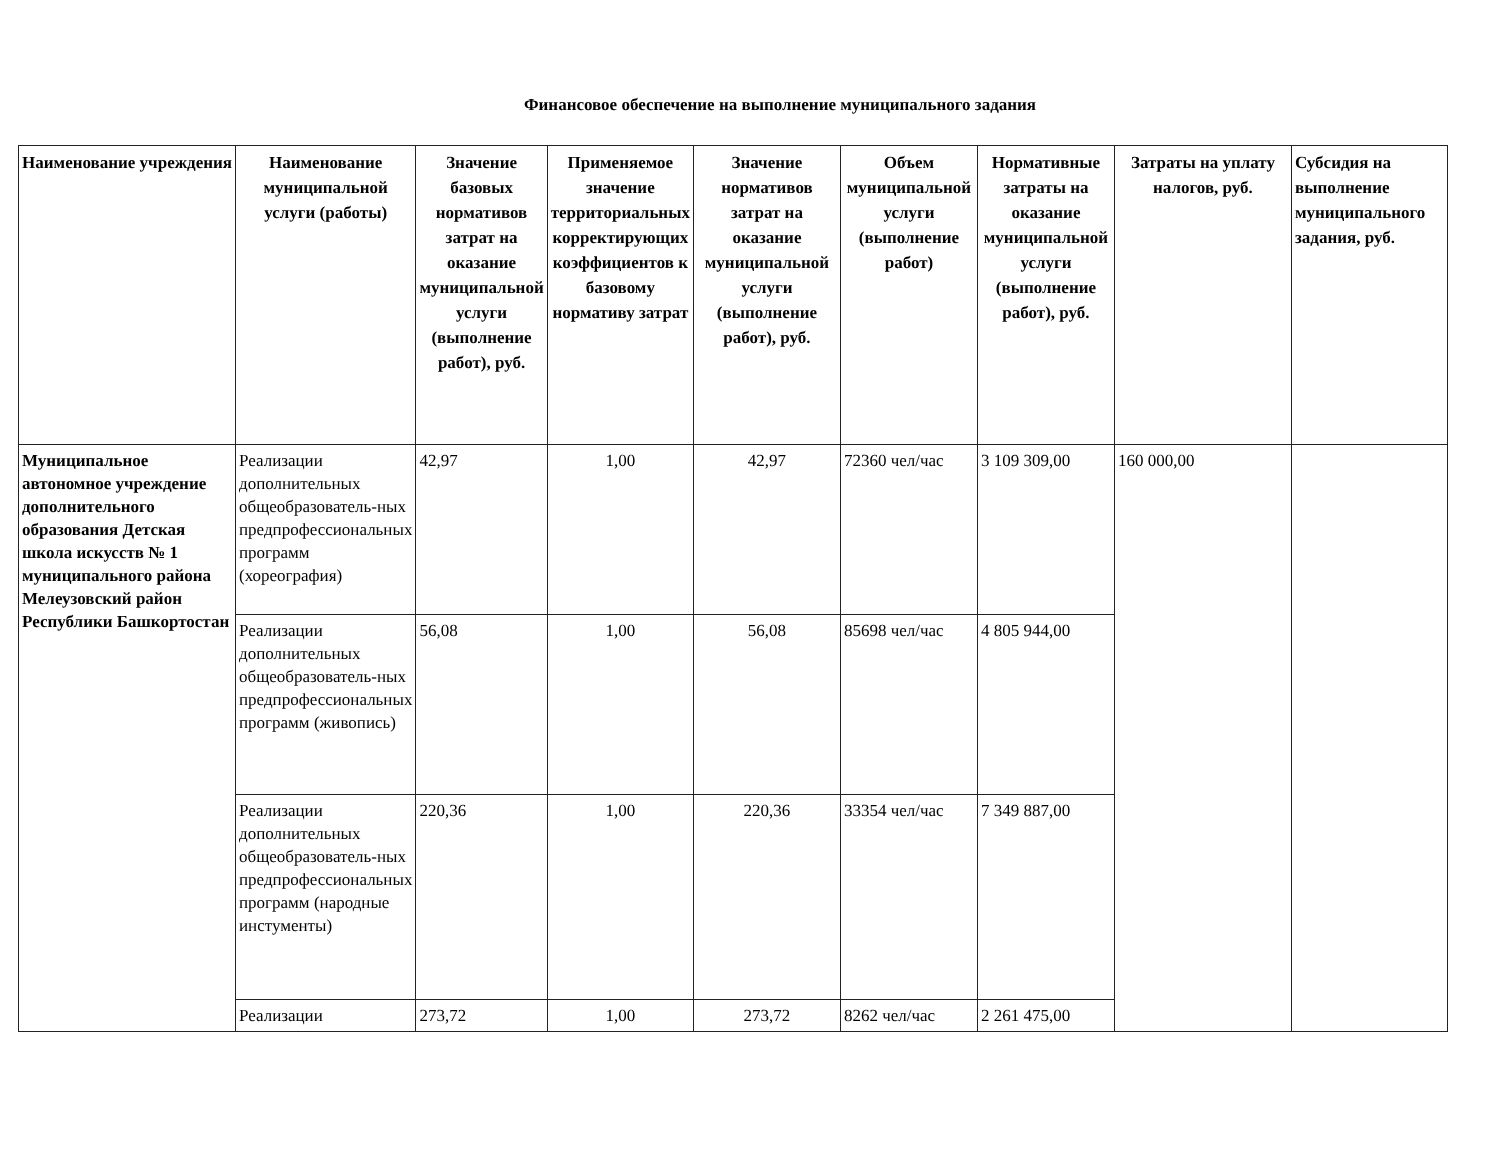Финансовое обеспечение на выполнение муниципального задания
| Наименование учреждения | Наименование муниципальной услуги (работы) | Значение базовых нормативов затрат на оказание муниципальной услуги (выполнение работ), руб. | Применяемое значение территориальных корректирующих коэффициентов к базовому нормативу затрат | Значение нормативов затрат на оказание муниципальной услуги (выполнение работ), руб. | Объем муниципальной услуги (выполнение работ) | Нормативные затраты на оказание муниципальной услуги (выполнение работ), руб. | Затраты на уплату налогов, руб. | Субсидия на выполнение муниципального задания, руб. |
| --- | --- | --- | --- | --- | --- | --- | --- | --- |
| Муниципальное автономное учреждение дополнительного образования Детская школа искусств № 1 муниципального района Мелеузовский район Республики Башкортостан | Реализации дополнительных общеобразователь-ных предпрофессиональных программ (хореография) | 42,97 | 1,00 | 42,97 | 72360 чел/час | 3 109 309,00 | 160 000,00 | |
| | Реализации дополнительных общеобразователь-ных предпрофессиональных программ (живопись) | 56,08 | 1,00 | 56,08 | 85698 чел/час | 4 805 944,00 | | |
| | Реализации дополнительных общеобразователь-ных предпрофессиональных программ (народные инстументы) | 220,36 | 1,00 | 220,36 | 33354 чел/час | 7 349 887,00 | | |
| | Реализации | 273,72 | 1,00 | 273,72 | 8262 чел/час | 2 261 475,00 | | |